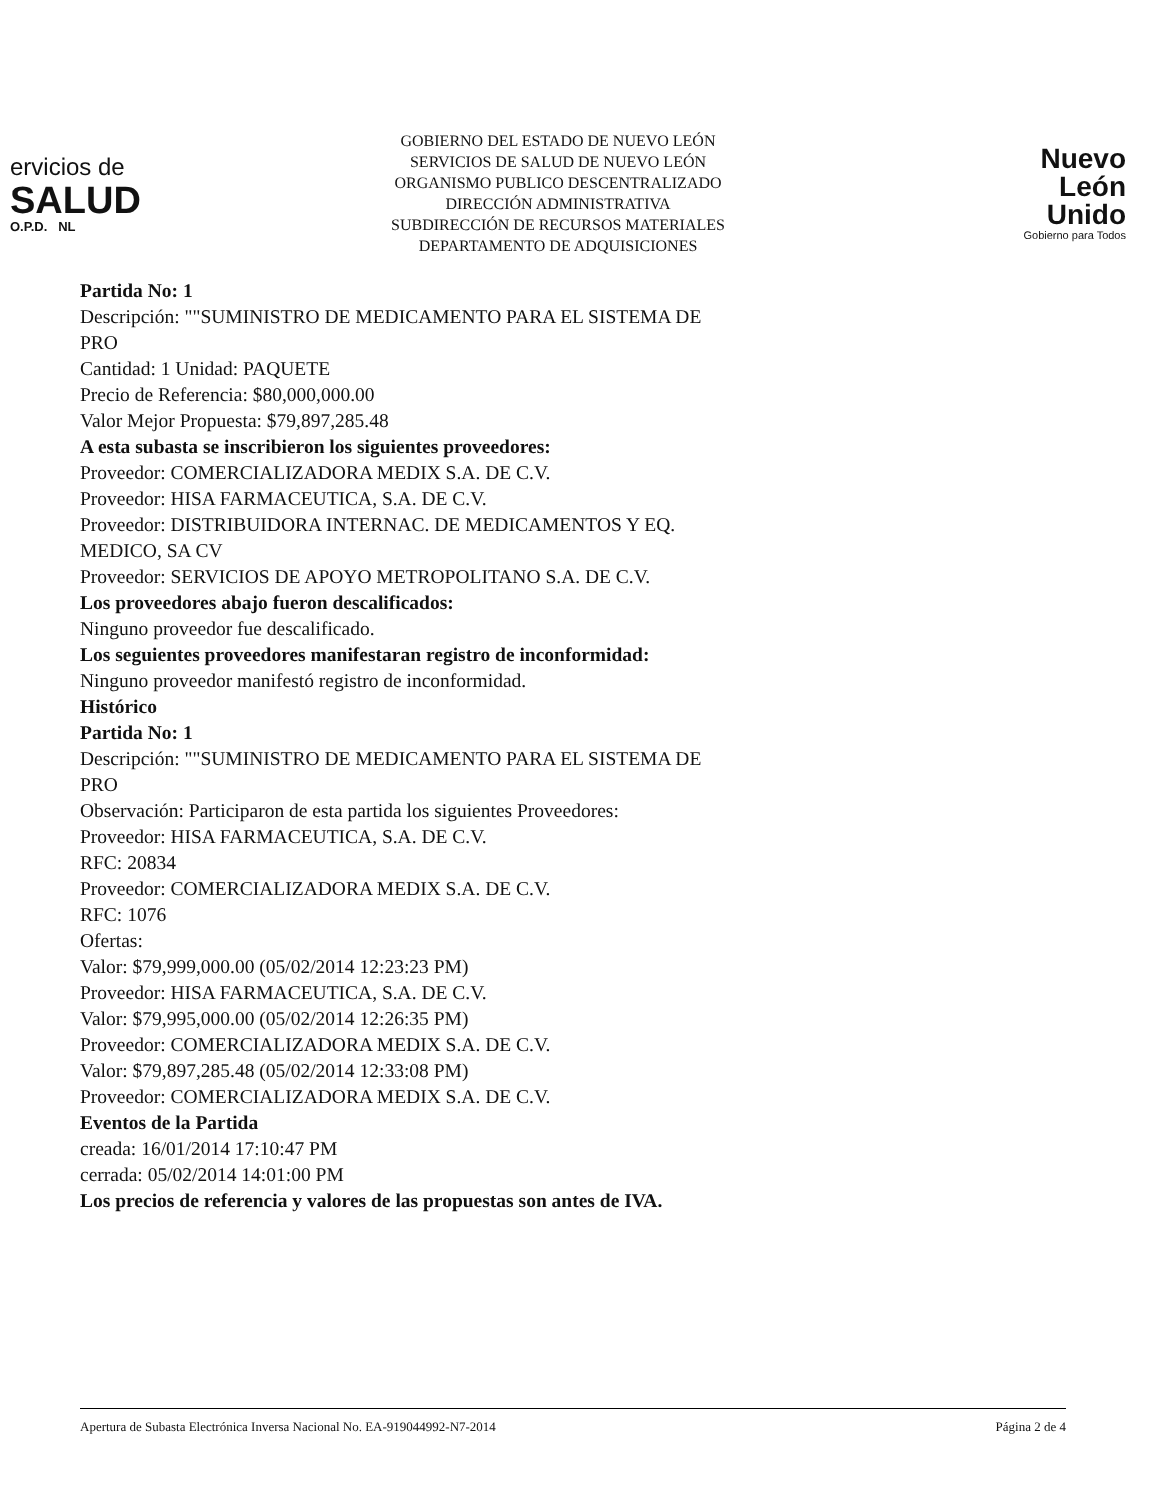ervicios de
SALUD
O.P.D. NL
GOBIERNO DEL ESTADO DE NUEVO LEÓN
SERVICIOS DE SALUD DE NUEVO LEÓN
ORGANISMO PUBLICO DESCENTRALIZADO
DIRECCIÓN ADMINISTRATIVA
SUBDIRECCIÓN DE RECURSOS MATERIALES
DEPARTAMENTO DE ADQUISICIONES
Nuevo
León
Unido
Gobierno para Todos
Partida No: 1
Descripción: ""SUMINISTRO DE MEDICAMENTO PARA EL SISTEMA DE
PRO
Cantidad: 1 Unidad: PAQUETE
Precio de Referencia: $80,000,000.00
Valor Mejor Propuesta: $79,897,285.48
A esta subasta se inscribieron los siguientes proveedores:
Proveedor: COMERCIALIZADORA MEDIX S.A. DE C.V.
Proveedor: HISA FARMACEUTICA, S.A. DE C.V.
Proveedor: DISTRIBUIDORA INTERNAC. DE MEDICAMENTOS Y EQ.
MEDICO, SA CV
Proveedor: SERVICIOS DE APOYO METROPOLITANO S.A. DE C.V.
Los proveedores abajo fueron descalificados:
Ninguno proveedor fue descalificado.
Los seguientes proveedores manifestaran registro de inconformidad:
Ninguno proveedor manifestó registro de inconformidad.
Histórico
Partida No: 1
Descripción: ""SUMINISTRO DE MEDICAMENTO PARA EL SISTEMA DE
PRO
Observación: Participaron de esta partida los siguientes Proveedores:
Proveedor: HISA FARMACEUTICA, S.A. DE C.V.
RFC: 20834
Proveedor: COMERCIALIZADORA MEDIX S.A. DE C.V.
RFC: 1076
Ofertas:
Valor: $79,999,000.00 (05/02/2014 12:23:23 PM)
Proveedor: HISA FARMACEUTICA, S.A. DE C.V.
Valor: $79,995,000.00 (05/02/2014 12:26:35 PM)
Proveedor: COMERCIALIZADORA MEDIX S.A. DE C.V.
Valor: $79,897,285.48 (05/02/2014 12:33:08 PM)
Proveedor: COMERCIALIZADORA MEDIX S.A. DE C.V.
Eventos de la Partida
creada: 16/01/2014 17:10:47 PM
cerrada: 05/02/2014 14:01:00 PM
Los precios de referencia y valores de las propuestas son antes de IVA.
Apertura de Subasta Electrónica Inversa Nacional No. EA-919044992-N7-2014 Página 2 de 4